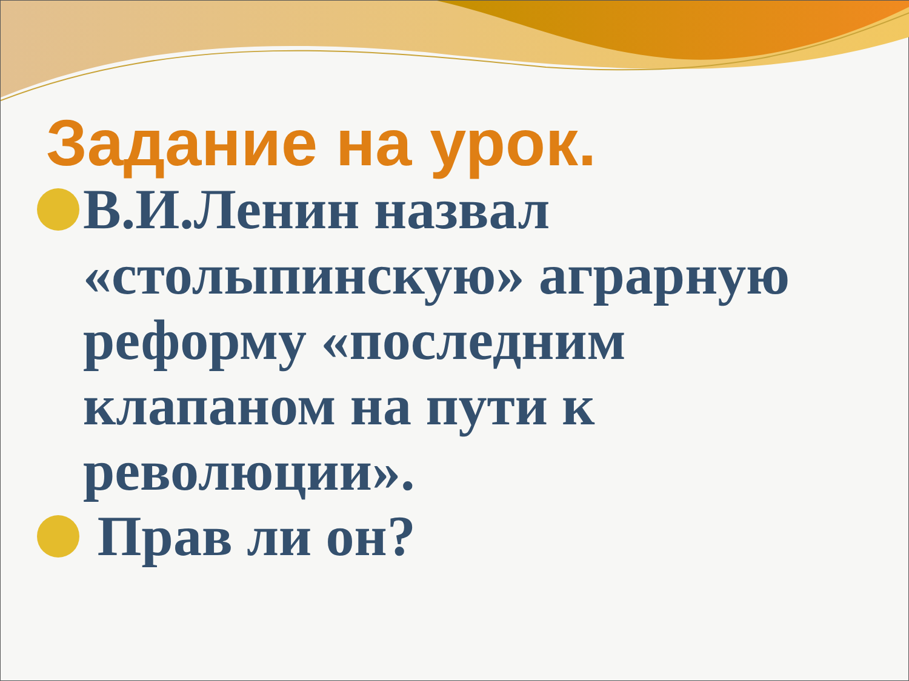Задание на урок.
В.И.Ленин назвал «столыпинскую» аграрную реформу «последним клапаном на пути к революции».
Прав ли он?